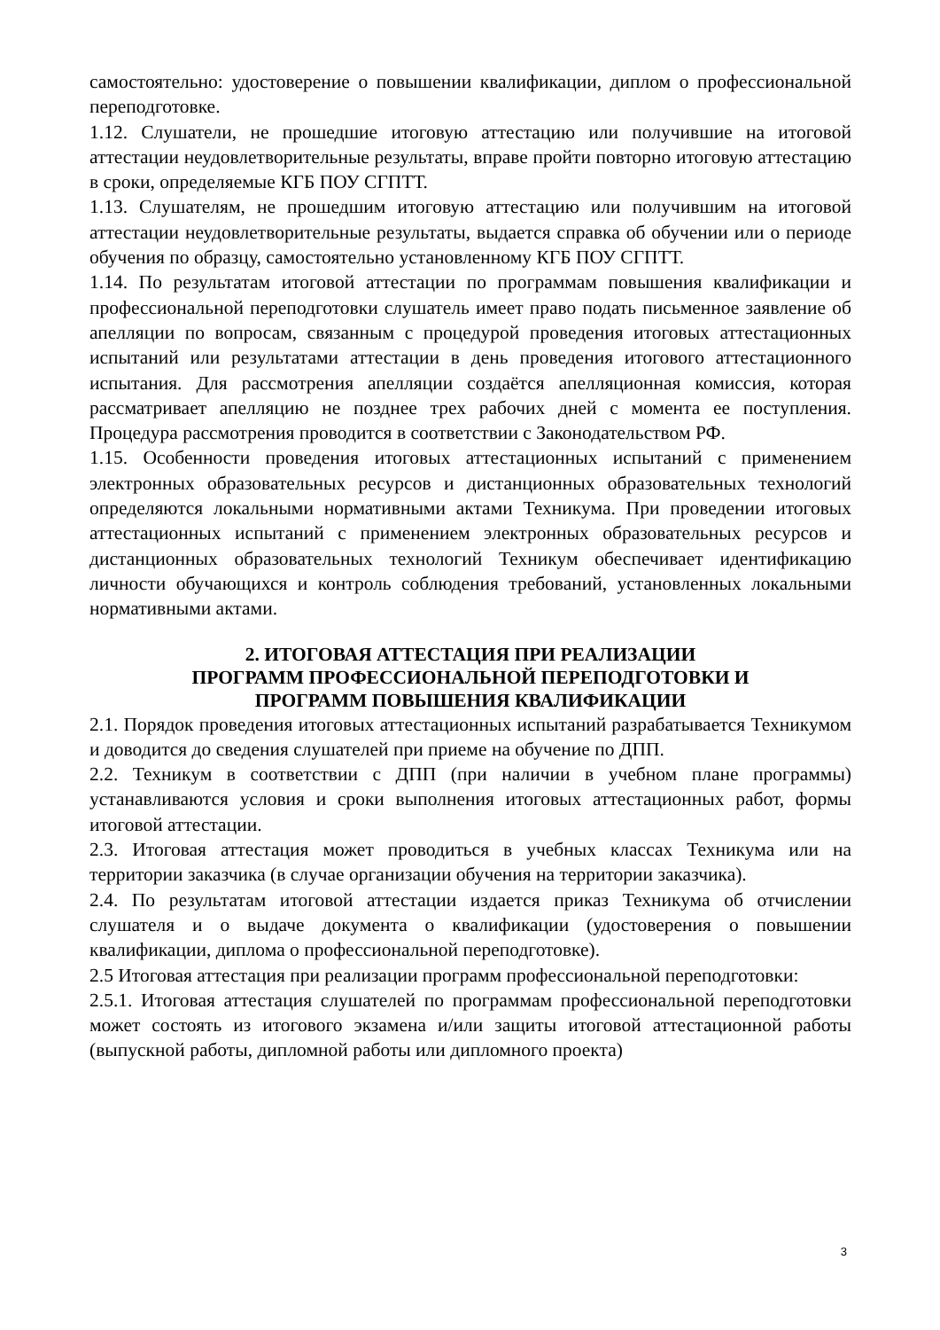самостоятельно: удостоверение о повышении квалификации, диплом о профессиональной переподготовке.
1.12. Слушатели, не прошедшие итоговую аттестацию или получившие на итоговой аттестации неудовлетворительные результаты, вправе пройти повторно итоговую аттестацию в сроки, определяемые КГБ ПОУ СГПТТ.
1.13. Слушателям, не прошедшим итоговую аттестацию или получившим на итоговой аттестации неудовлетворительные результаты, выдается справка об обучении или о периоде обучения по образцу, самостоятельно установленному КГБ ПОУ СГПТТ.
1.14. По результатам итоговой аттестации по программам повышения квалификации и профессиональной переподготовки слушатель имеет право подать письменное заявление об апелляции по вопросам, связанным с процедурой проведения итоговых аттестационных испытаний или результатами аттестации в день проведения итогового аттестационного испытания. Для рассмотрения апелляции создаётся апелляционная комиссия, которая рассматривает апелляцию не позднее трех рабочих дней с момента ее поступления. Процедура рассмотрения проводится в соответствии с Законодательством РФ.
1.15. Особенности проведения итоговых аттестационных испытаний с применением электронных образовательных ресурсов и дистанционных образовательных технологий определяются локальными нормативными актами Техникума. При проведении итоговых аттестационных испытаний с применением электронных образовательных ресурсов и дистанционных образовательных технологий Техникум обеспечивает идентификацию личности обучающихся и контроль соблюдения требований, установленных локальными нормативными актами.
2. ИТОГОВАЯ АТТЕСТАЦИЯ ПРИ РЕАЛИЗАЦИИ
ПРОГРАММ ПРОФЕССИОНАЛЬНОЙ ПЕРЕПОДГОТОВКИ И
ПРОГРАММ ПОВЫШЕНИЯ КВАЛИФИКАЦИИ
2.1. Порядок проведения итоговых аттестационных испытаний разрабатывается Техникумом и доводится до сведения слушателей при приеме на обучение по ДПП.
2.2. Техникум в соответствии с ДПП (при наличии в учебном плане программы) устанавливаются условия и сроки выполнения итоговых аттестационных работ, формы итоговой аттестации.
2.3. Итоговая аттестация может проводиться в учебных классах Техникума или на территории заказчика (в случае организации обучения на территории заказчика).
2.4. По результатам итоговой аттестации издается приказ Техникума об отчислении слушателя и о выдаче документа о квалификации (удостоверения о повышении квалификации, диплома о профессиональной переподготовке).
2.5 Итоговая аттестация при реализации программ профессиональной переподготовки:
2.5.1. Итоговая аттестация слушателей по программам профессиональной переподготовки может состоять из итогового экзамена и/или защиты итоговой аттестационной работы (выпускной работы, дипломной работы или дипломного проекта)
3